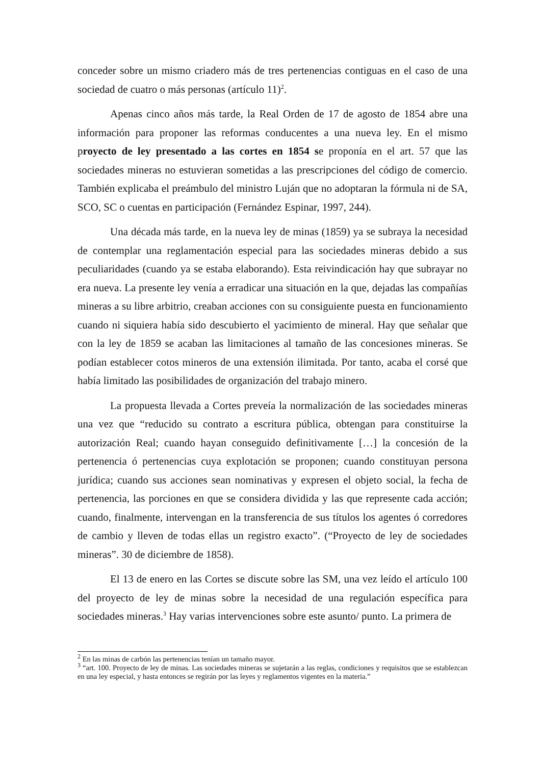conceder sobre un mismo criadero más de tres pertenencias contiguas en el caso de una sociedad de cuatro o más personas (artículo 11)<sup>2</sup>.
Apenas cinco años más tarde, la Real Orden de 17 de agosto de 1854 abre una información para proponer las reformas conducentes a una nueva ley. En el mismo proyecto de ley presentado a las cortes en 1854 se proponía en el art. 57 que las sociedades mineras no estuvieran sometidas a las prescripciones del código de comercio. También explicaba el preámbulo del ministro Luján que no adoptaran la fórmula ni de SA, SCO, SC o cuentas en participación (Fernández Espinar, 1997, 244).
Una década más tarde, en la nueva ley de minas (1859) ya se subraya la necesidad de contemplar una reglamentación especial para las sociedades mineras debido a sus peculiaridades (cuando ya se estaba elaborando). Esta reivindicación hay que subrayar no era nueva. La presente ley venía a erradicar una situación en la que, dejadas las compañías mineras a su libre arbitrio, creaban acciones con su consiguiente puesta en funcionamiento cuando ni siquiera había sido descubierto el yacimiento de mineral. Hay que señalar que con la ley de 1859 se acaban las limitaciones al tamaño de las concesiones mineras. Se podían establecer cotos mineros de una extensión ilimitada. Por tanto, acaba el corsé que había limitado las posibilidades de organización del trabajo minero.
La propuesta llevada a Cortes preveía la normalización de las sociedades mineras una vez que “reducido su contrato a escritura pública, obtengan para constituirse la autorización Real; cuando hayan conseguido definitivamente […] la concesión de la pertenencia ó pertenencias cuya explotación se proponen; cuando constituyan persona jurídica; cuando sus acciones sean nominativas y expresen el objeto social, la fecha de pertenencia, las porciones en que se considera dividida y las que represente cada acción; cuando, finalmente, intervengan en la transferencia de sus títulos los agentes ó corredores de cambio y lleven de todas ellas un registro exacto”. (“Proyecto de ley de sociedades mineras”. 30 de diciembre de 1858).
El 13 de enero en las Cortes se discute sobre las SM, una vez leído el artículo 100 del proyecto de ley de minas sobre la necesidad de una regulación específica para sociedades mineras.<sup>3</sup> Hay varias intervenciones sobre este asunto/ punto. La primera de
<sup>2</sup> En las minas de carbón las pertenencias tenían un tamaño mayor.
<sup>3</sup> “art. 100. Proyecto de ley de minas. Las sociedades mineras se sujetarán a las reglas, condiciones y requisitos que se establezcan en una ley especial, y hasta entonces se regirán por las leyes y reglamentos vigentes en la materia.”